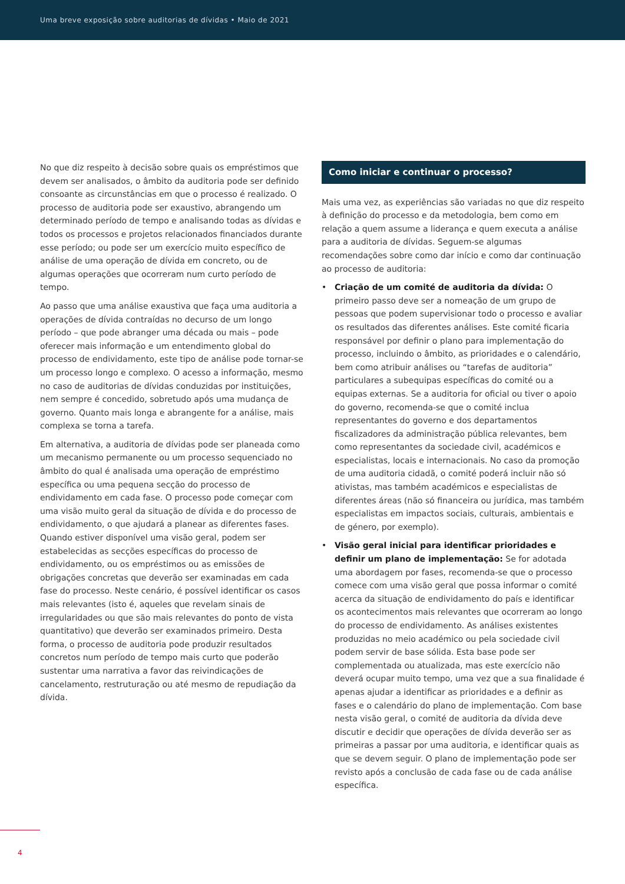Uma breve exposição sobre auditorias de dívidas • Maio de 2021
No que diz respeito à decisão sobre quais os empréstimos que devem ser analisados, o âmbito da auditoria pode ser definido consoante as circunstâncias em que o processo é realizado. O processo de auditoria pode ser exaustivo, abrangendo um determinado período de tempo e analisando todas as dívidas e todos os processos e projetos relacionados financiados durante esse período; ou pode ser um exercício muito específico de análise de uma operação de dívida em concreto, ou de algumas operações que ocorreram num curto período de tempo.
Ao passo que uma análise exaustiva que faça uma auditoria a operações de dívida contraídas no decurso de um longo período – que pode abranger uma década ou mais – pode oferecer mais informação e um entendimento global do processo de endividamento, este tipo de análise pode tornar-se um processo longo e complexo. O acesso a informação, mesmo no caso de auditorias de dívidas conduzidas por instituições, nem sempre é concedido, sobretudo após uma mudança de governo. Quanto mais longa e abrangente for a análise, mais complexa se torna a tarefa.
Em alternativa, a auditoria de dívidas pode ser planeada como um mecanismo permanente ou um processo sequenciado no âmbito do qual é analisada uma operação de empréstimo específica ou uma pequena secção do processo de endividamento em cada fase. O processo pode começar com uma visão muito geral da situação de dívida e do processo de endividamento, o que ajudará a planear as diferentes fases. Quando estiver disponível uma visão geral, podem ser estabelecidas as secções específicas do processo de endividamento, ou os empréstimos ou as emissões de obrigações concretas que deverão ser examinadas em cada fase do processo. Neste cenário, é possível identificar os casos mais relevantes (isto é, aqueles que revelam sinais de irregularidades ou que são mais relevantes do ponto de vista quantitativo) que deverão ser examinados primeiro. Desta forma, o processo de auditoria pode produzir resultados concretos num período de tempo mais curto que poderão sustentar uma narrativa a favor das reivindicações de cancelamento, restruturação ou até mesmo de repudiação da dívida.
Como iniciar e continuar o processo?
Mais uma vez, as experiências são variadas no que diz respeito à definição do processo e da metodologia, bem como em relação a quem assume a liderança e quem executa a análise para a auditoria de dívidas. Seguem-se algumas recomendações sobre como dar início e como dar continuação ao processo de auditoria:
• Criação de um comité de auditoria da dívida: O primeiro passo deve ser a nomeação de um grupo de pessoas que podem supervisionar todo o processo e avaliar os resultados das diferentes análises. Este comité ficaria responsável por definir o plano para implementação do processo, incluindo o âmbito, as prioridades e o calendário, bem como atribuir análises ou “tarefas de auditoria” particulares a subequipas específicas do comité ou a equipas externas. Se a auditoria for oficial ou tiver o apoio do governo, recomenda-se que o comité inclua representantes do governo e dos departamentos fiscalizadores da administração pública relevantes, bem como representantes da sociedade civil, académicos e especialistas, locais e internacionais. No caso da promoção de uma auditoria cidadã, o comité poderá incluir não só ativistas, mas também académicos e especialistas de diferentes áreas (não só financeira ou jurídica, mas também especialistas em impactos sociais, culturais, ambientais e de género, por exemplo).
• Visão geral inicial para identificar prioridades e definir um plano de implementação: Se for adotada uma abordagem por fases, recomenda-se que o processo comece com uma visão geral que possa informar o comité acerca da situação de endividamento do país e identificar os acontecimentos mais relevantes que ocorreram ao longo do processo de endividamento. As análises existentes produzidas no meio académico ou pela sociedade civil podem servir de base sólida. Esta base pode ser complementada ou atualizada, mas este exercício não deverá ocupar muito tempo, uma vez que a sua finalidade é apenas ajudar a identificar as prioridades e a definir as fases e o calendário do plano de implementação. Com base nesta visão geral, o comité de auditoria da dívida deve discutir e decidir que operações de dívida deverão ser as primeiras a passar por uma auditoria, e identificar quais as que se devem seguir. O plano de implementação pode ser revisto após a conclusão de cada fase ou de cada análise específica.
4